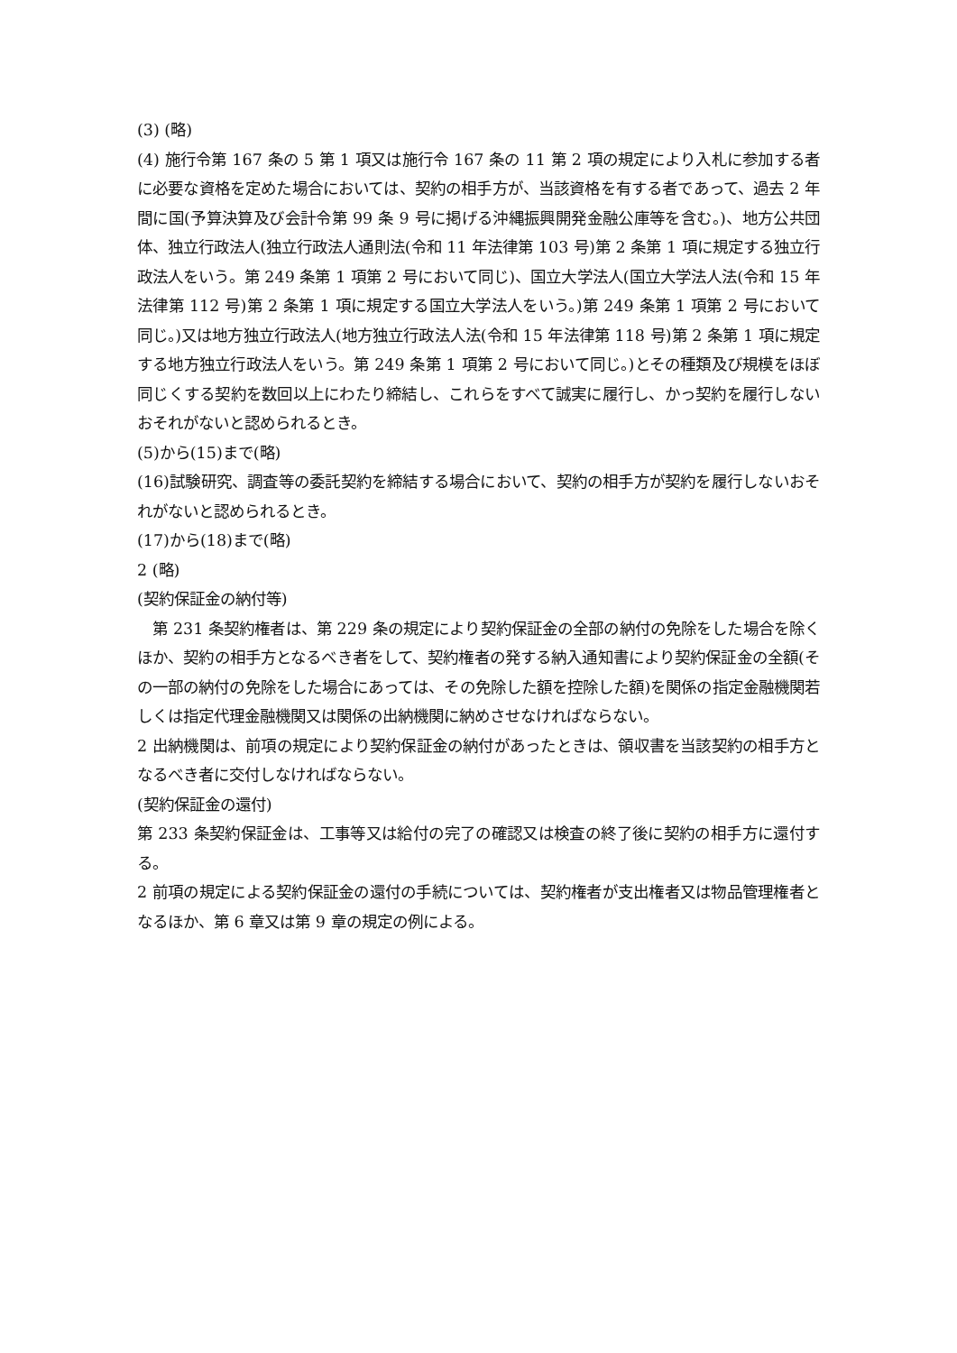(3) (略)
(4) 施行令第 167 条の 5 第 1 項又は施行令 167 条の 11 第 2 項の規定により入札に参加する者に必要な資格を定めた場合においては、契約の相手方が、当該資格を有する者であって、過去 2 年間に国(予算決算及び会計令第 99 条 9 号に掲げる沖縄振興開発金融公庫等を含む。)、地方公共団体、独立行政法人(独立行政法人通則法(令和 11 年法律第 103 号)第 2 条第 1 項に規定する独立行政法人をいう。第 249 条第 1 項第 2 号において同じ)、国立大学法人(国立大学法人法(令和 15 年法律第 112 号)第 2 条第 1 項に規定する国立大学法人をいう。)第 249 条第 1 項第 2 号において同じ。)又は地方独立行政法人(地方独立行政法人法(令和 15 年法律第 118 号)第 2 条第 1 項に規定する地方独立行政法人をいう。第 249 条第 1 項第 2 号において同じ。)とその種類及び規模をほぼ同じくする契約を数回以上にわたり締結し、これらをすべて誠実に履行し、かっ契約を履行しないおそれがないと認められるとき。
(5)から(15)まで(略)
(16)試験研究、調査等の委託契約を締結する場合において、契約の相手方が契約を履行しないおそれがないと認められるとき。
(17)から(18)まで(略)
2 (略)
(契約保証金の納付等)
　第 231 条契約権者は、第 229 条の規定により契約保証金の全部の納付の免除をした場合を除くほか、契約の相手方となるべき者をして、契約権者の発する納入通知書により契約保証金の全額(その一部の納付の免除をした場合にあっては、その免除した額を控除した額)を関係の指定金融機関若しくは指定代理金融機関又は関係の出納機関に納めさせなければならない。
2 出納機関は、前項の規定により契約保証金の納付があったときは、領収書を当該契約の相手方となるべき者に交付しなければならない。
(契約保証金の還付)
第 233 条契約保証金は、工事等又は給付の完了の確認又は検査の終了後に契約の相手方に還付する。
2 前項の規定による契約保証金の還付の手続については、契約権者が支出権者又は物品管理権者となるほか、第 6 章又は第 9 章の規定の例による。